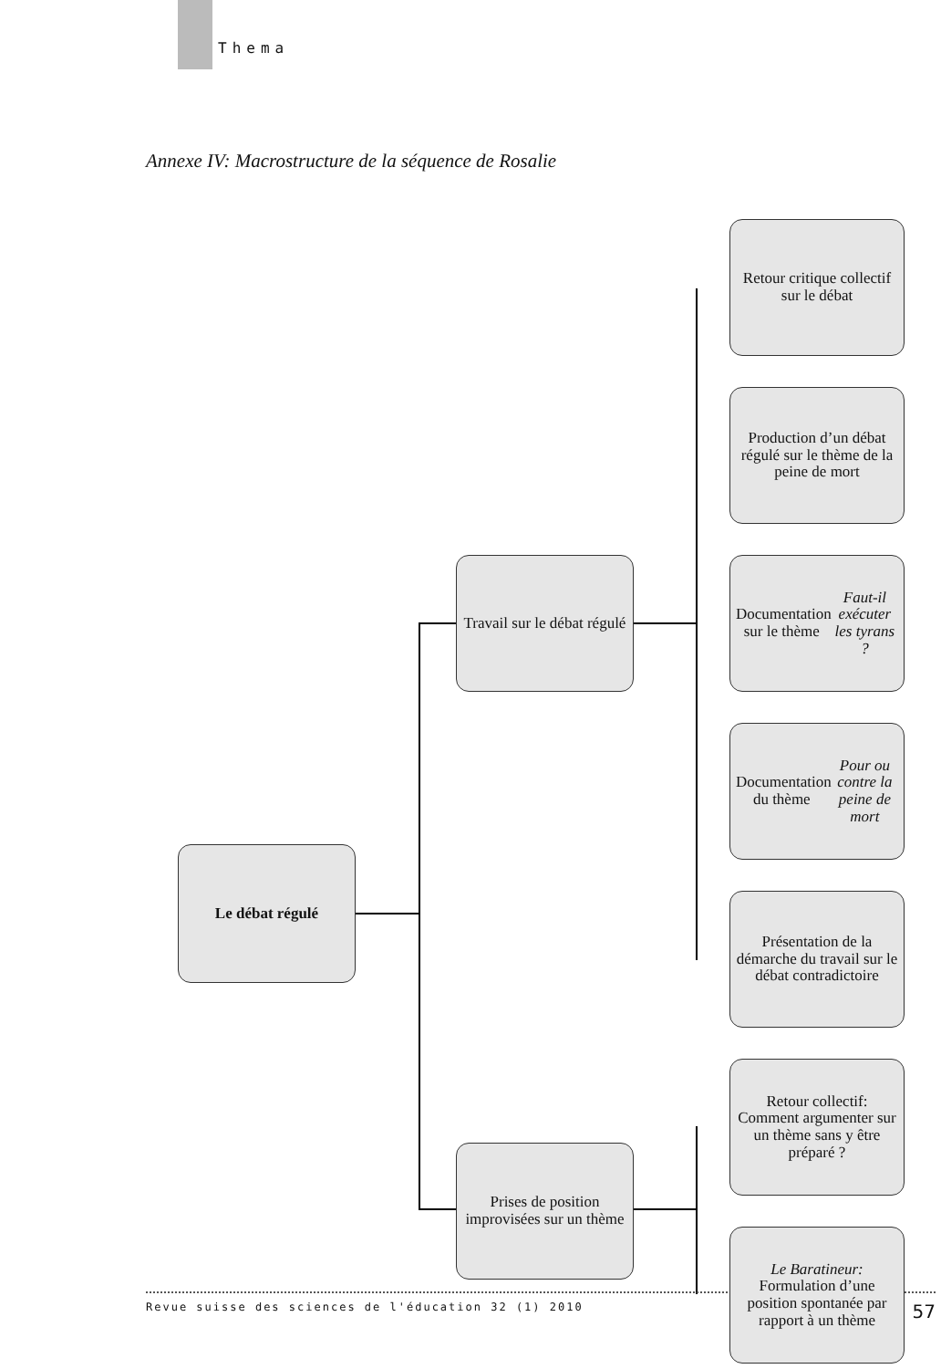Thema
Annexe IV: Macrostructure de la séquence de Rosalie
Le débat régulé
Travail sur le débat régulé
Présentation de la démarche du travail sur le débat contradictoire
Documentation du thème Pour ou contre la peine de mort
Documentation sur le thème Faut-il exécuter les tyrans ?
Production d’un débat régulé sur le thème de la peine de mort
Retour critique collectif sur le débat
Prises de position improvisées sur un thème
Le Baratineur: Formulation d’une position spontanée par rapport à un thème
Retour collectif: Comment argumenter sur un thème sans y être préparé ?
Revue suisse des sciences de l'éducation 32 (1) 2010 57